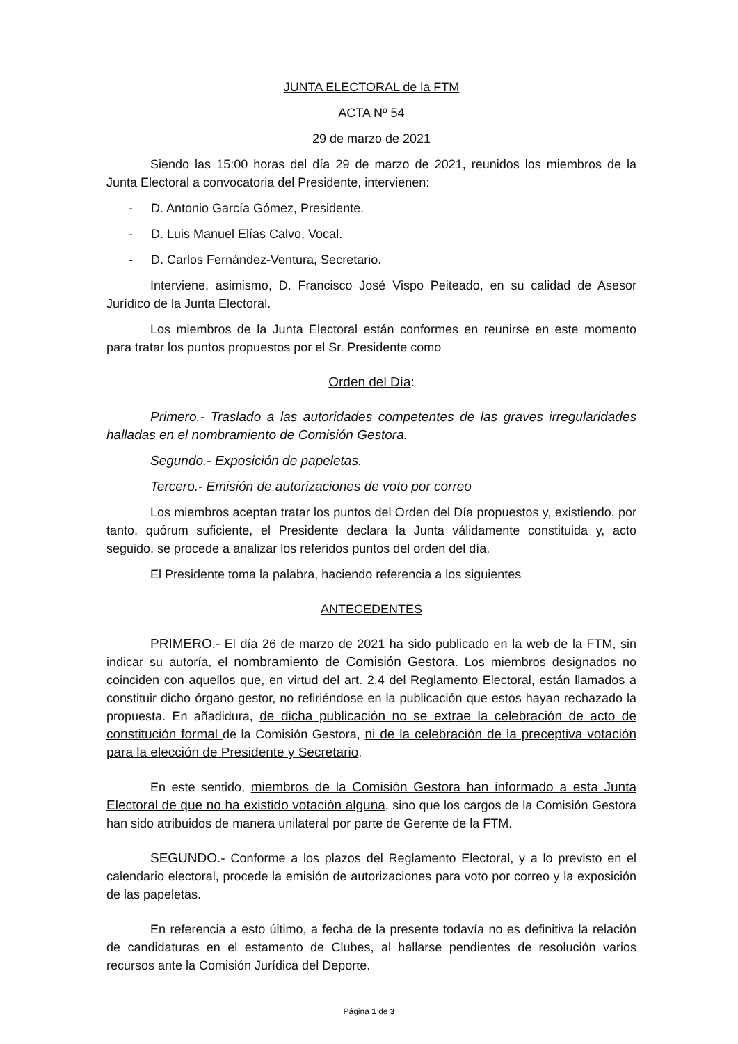JUNTA ELECTORAL de la FTM
ACTA Nº 54
29 de marzo de 2021
Siendo las 15:00 horas del día 29 de marzo de 2021, reunidos los miembros de la Junta Electoral a convocatoria del Presidente, intervienen:
- D. Antonio García Gómez, Presidente.
- D. Luis Manuel Elías Calvo, Vocal.
- D. Carlos Fernández-Ventura, Secretario.
Interviene, asimismo, D. Francisco José Vispo Peiteado, en su calidad de Asesor Jurídico de la Junta Electoral.
Los miembros de la Junta Electoral están conformes en reunirse en este momento para tratar los puntos propuestos por el Sr. Presidente como
Orden del Día:
Primero.- Traslado a las autoridades competentes de las graves irregularidades halladas en el nombramiento de Comisión Gestora.
Segundo.- Exposición de papeletas.
Tercero.- Emisión de autorizaciones de voto por correo
Los miembros aceptan tratar los puntos del Orden del Día propuestos y, existiendo, por tanto, quórum suficiente, el Presidente declara la Junta válidamente constituida y, acto seguido, se procede a analizar los referidos puntos del orden del día.
El Presidente toma la palabra, haciendo referencia a los siguientes
ANTECEDENTES
PRIMERO.- El día 26 de marzo de 2021 ha sido publicado en la web de la FTM, sin indicar su autoría, el nombramiento de Comisión Gestora. Los miembros designados no coinciden con aquellos que, en virtud del art. 2.4 del Reglamento Electoral, están llamados a constituir dicho órgano gestor, no refiriéndose en la publicación que estos hayan rechazado la propuesta. En añadidura, de dicha publicación no se extrae la celebración de acto de constitución formal de la Comisión Gestora, ni de la celebración de la preceptiva votación para la elección de Presidente y Secretario.
En este sentido, miembros de la Comisión Gestora han informado a esta Junta Electoral de que no ha existido votación alguna, sino que los cargos de la Comisión Gestora han sido atribuidos de manera unilateral por parte de Gerente de la FTM.
SEGUNDO.- Conforme a los plazos del Reglamento Electoral, y a lo previsto en el calendario electoral, procede la emisión de autorizaciones para voto por correo y la exposición de las papeletas.
En referencia a esto último, a fecha de la presente todavía no es definitiva la relación de candidaturas en el estamento de Clubes, al hallarse pendientes de resolución varios recursos ante la Comisión Jurídica del Deporte.
Página 1 de 3